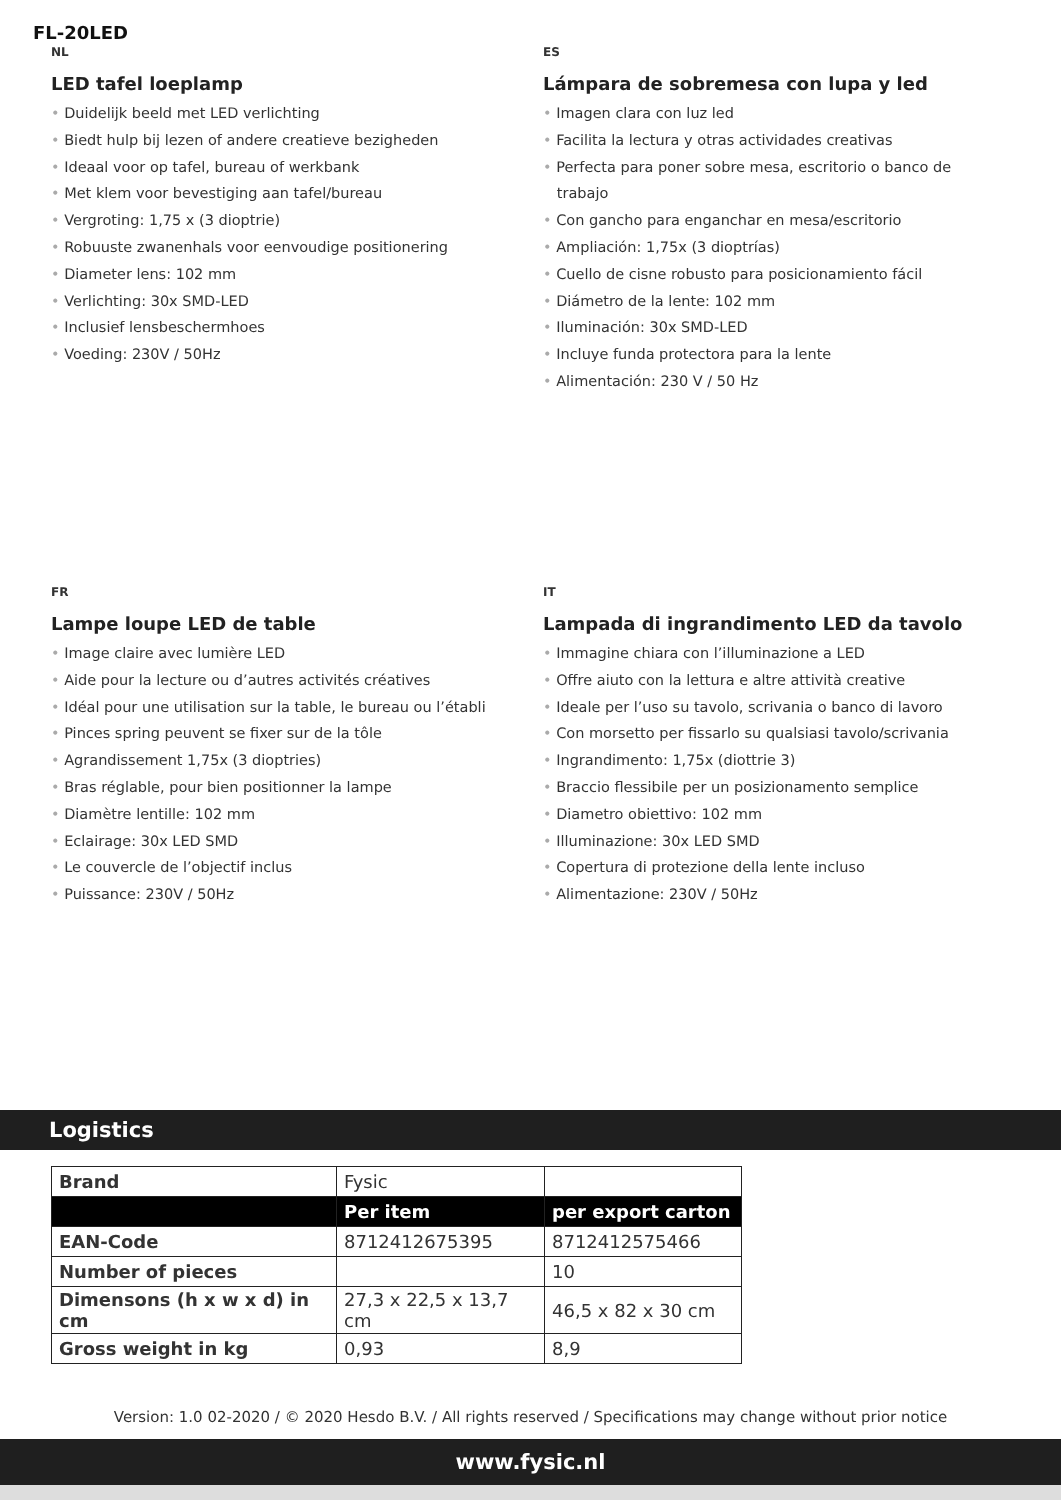FL-20LED
NL
LED tafel loeplamp
• Duidelijk beeld met LED verlichting
• Biedt hulp bij lezen of andere creatieve bezigheden
• Ideaal voor op tafel, bureau of werkbank
• Met klem voor bevestiging aan tafel/bureau
• Vergroting: 1,75 x (3 dioptrie)
• Robuuste zwanenhals voor eenvoudige positionering
• Diameter lens: 102 mm
• Verlichting: 30x SMD-LED
• Inclusief lensbeschermhoes
• Voeding: 230V / 50Hz
ES
Lámpara de sobremesa con lupa y led
• Imagen clara con luz led
• Facilita la lectura y otras actividades creativas
• Perfecta para poner sobre mesa, escritorio o banco de
trabajo
• Con gancho para enganchar en mesa/escritorio
• Ampliación: 1,75x (3 dioptrías)
• Cuello de cisne robusto para posicionamiento fácil
• Diámetro de la lente: 102 mm
• Iluminación: 30x SMD-LED
• Incluye funda protectora para la lente
• Alimentación: 230 V / 50 Hz
FR
Lampe loupe LED de table
• Image claire avec lumière LED
• Aide pour la lecture ou d’autres activités créatives
• Idéal pour une utilisation sur la table, le bureau ou l’établi
• Pinces spring peuvent se fixer sur de la tôle
• Agrandissement 1,75x (3 dioptries)
• Bras réglable, pour bien positionner la lampe
• Diamètre lentille: 102 mm
• Eclairage: 30x LED SMD
• Le couvercle de l’objectif inclus
• Puissance: 230V / 50Hz
IT
Lampada di ingrandimento LED da tavolo
• Immagine chiara con l’illuminazione a LED
• Offre aiuto con la lettura e altre attività creative
• Ideale per l’uso su tavolo, scrivania o banco di lavoro
• Con morsetto per fissarlo su qualsiasi tavolo/scrivania
• Ingrandimento: 1,75x (diottrie 3)
• Braccio flessibile per un posizionamento semplice
• Diametro obiettivo: 102 mm
• Illuminazione: 30x LED SMD
• Copertura di protezione della lente incluso
• Alimentazione: 230V / 50Hz
Logistics
| Brand | Fysic | |
| | Per item | per export carton |
| EAN-Code | 8712412675395 | 8712412575466 |
| Number of pieces | | 10 |
| Dimensons (h x w x d) in cm | 27,3 x 22,5 x 13,7 cm | 46,5 x 82 x 30 cm |
| Gross weight in kg | 0,93 | 8,9 |
Version: 1.0 02-2020 / © 2020 Hesdo B.V. / All rights reserved / Specifications may change without prior notice
www.fysic.nl